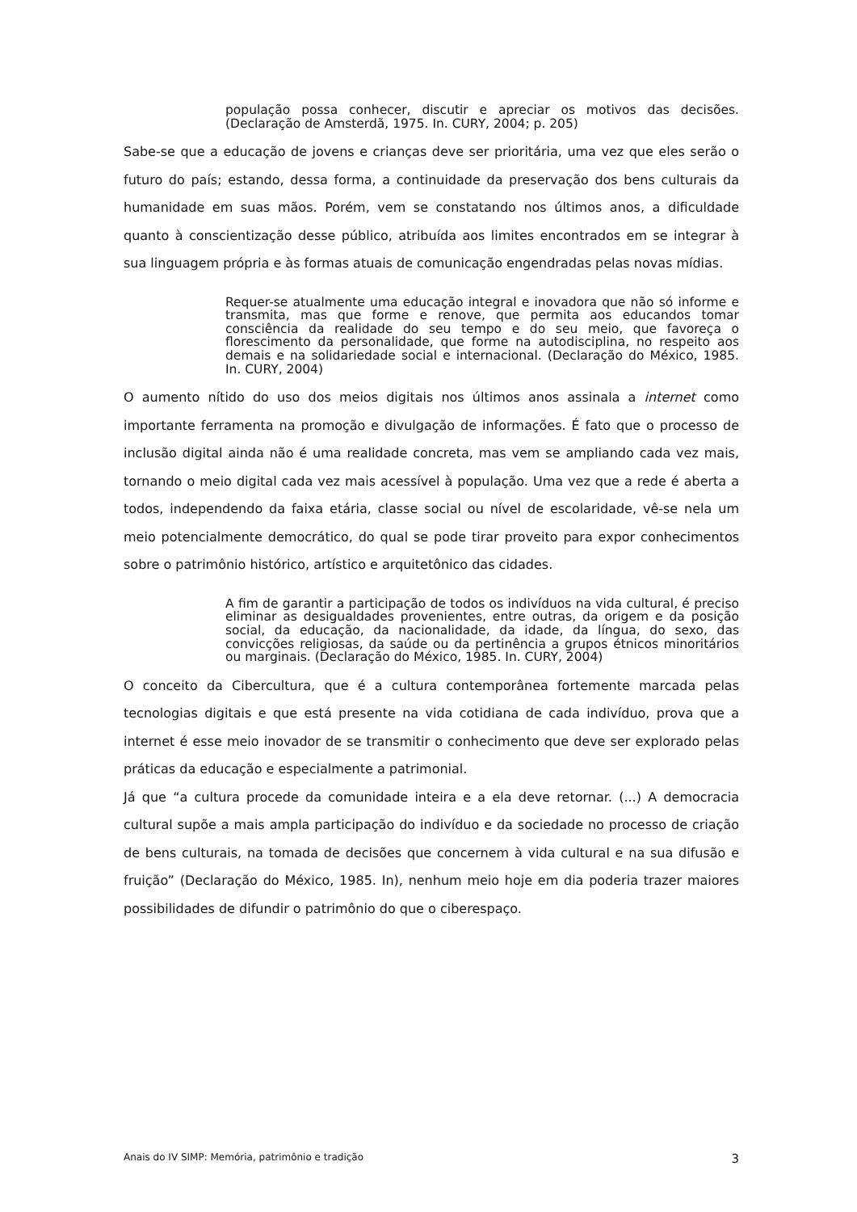população possa conhecer, discutir e apreciar os motivos das decisões. (Declaração de Amsterdã, 1975. In. CURY, 2004; p. 205)
Sabe-se que a educação de jovens e crianças deve ser prioritária, uma vez que eles serão o futuro do país; estando, dessa forma, a continuidade da preservação dos bens culturais da humanidade em suas mãos. Porém, vem se constatando nos últimos anos, a dificuldade quanto à conscientização desse público, atribuída aos limites encontrados em se integrar à sua linguagem própria e às formas atuais de comunicação engendradas pelas novas mídias.
Requer-se atualmente uma educação integral e inovadora que não só informe e transmita, mas que forme e renove, que permita aos educandos tomar consciência da realidade do seu tempo e do seu meio, que favoreça o florescimento da personalidade, que forme na autodisciplina, no respeito aos demais e na solidariedade social e internacional. (Declaração do México, 1985. In. CURY, 2004)
O aumento nítido do uso dos meios digitais nos últimos anos assinala a internet como importante ferramenta na promoção e divulgação de informações. É fato que o processo de inclusão digital ainda não é uma realidade concreta, mas vem se ampliando cada vez mais, tornando o meio digital cada vez mais acessível à população. Uma vez que a rede é aberta a todos, independendo da faixa etária, classe social ou nível de escolaridade, vê-se nela um meio potencialmente democrático, do qual se pode tirar proveito para expor conhecimentos sobre o patrimônio histórico, artístico e arquitetônico das cidades.
A fim de garantir a participação de todos os indivíduos na vida cultural, é preciso eliminar as desigualdades provenientes, entre outras, da origem e da posição social, da educação, da nacionalidade, da idade, da língua, do sexo, das convicções religiosas, da saúde ou da pertinência a grupos étnicos minoritários ou marginais. (Declaração do México, 1985. In. CURY, 2004)
O conceito da Cibercultura, que é a cultura contemporânea fortemente marcada pelas tecnologias digitais e que está presente na vida cotidiana de cada indivíduo, prova que a internet é esse meio inovador de se transmitir o conhecimento que deve ser explorado pelas práticas da educação e especialmente a patrimonial.
Já que “a cultura procede da comunidade inteira e a ela deve retornar. (...) A democracia cultural supõe a mais ampla participação do indivíduo e da sociedade no processo de criação de bens culturais, na tomada de decisões que concernem à vida cultural e na sua difusão e fruição” (Declaração do México, 1985. In), nenhum meio hoje em dia poderia trazer maiores possibilidades de difundir o patrimônio do que o ciberespaço.
Anais do IV SIMP: Memória, patrimônio e tradição 3